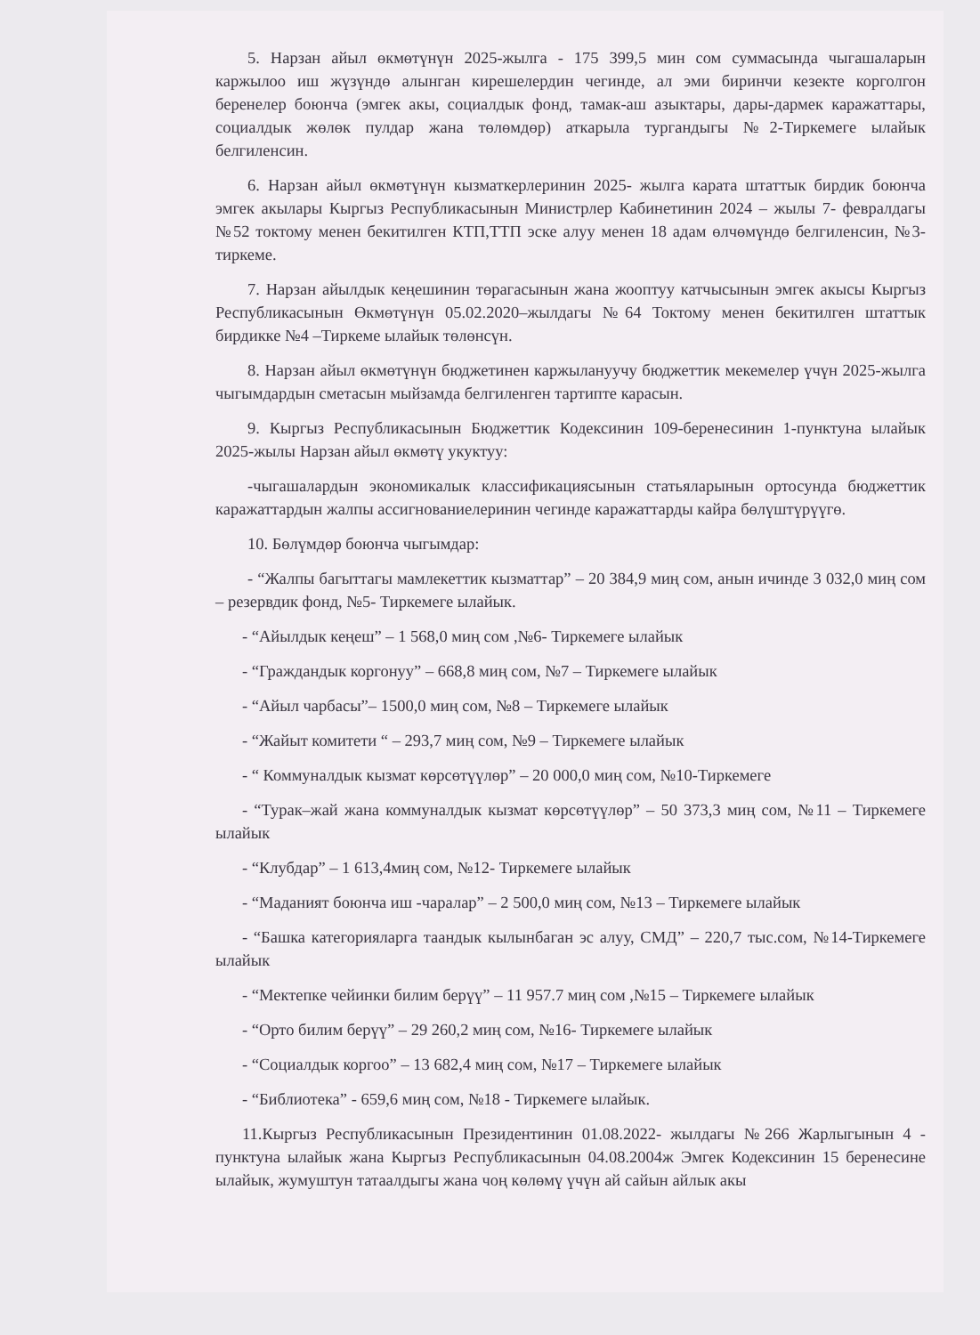5. Нарзан айыл өкмөтүнүн 2025-жылга - 175 399,5 мин сом суммасында чыгашаларын каржылоо иш жүзүндө алынган кирешелердин чегинде, ал эми биринчи кезекте корголгон беренелер боюнча (эмгек акы, социалдык фонд, тамак-аш азыктары, дары-дармек каражаттары, социалдык жөлөк пулдар жана төлөмдөр) аткарыла тургандыгы №2-Тиркемеге ылайык белгиленсин.
6. Нарзан айыл өкмөтүнүн кызматкерлеринин 2025- жылга карата штаттык бирдик боюнча эмгек акылары Кыргыз Республикасынын Министрлер Кабинетинин 2024 – жылы 7- февралдагы №52 токтому менен бекитилген КТП,ТТП эске алуу менен 18 адам өлчөмүндө белгиленсин, №3- тиркеме.
7. Нарзан айылдык кеңешинин төрагасынын жана жооптуу катчысынын эмгек акысы Кыргыз Республикасынын Өкмөтүнүн 05.02.2020–жылдагы №64 Токтому менен бекитилген штаттык бирдикке №4 –Тиркеме ылайык төлөнсүн.
8. Нарзан айыл өкмөтүнүн бюджетинен каржылануучу бюджеттик мекемелер үчүн 2025-жылга чыгымдардын сметасын мыйзамда белгиленген тартипте карасын.
9. Кыргыз Республикасынын Бюджеттик Кодексинин 109-беренесинин 1-пунктуна ылайык 2025-жылы Нарзан айыл өкмөтү укуктуу:
-чыгашалардын экономикалык классификациясынын статьяларынын ортосунда бюджеттик каражаттардын жалпы ассигнованиелеринин чегинде каражаттарды кайра бөлүштүрүүгө.
10. Бөлүмдөр боюнча чыгымдар:
- “Жалпы багыттагы мамлекеттик кызматтар” – 20 384,9 миң сом, анын ичинде 3 032,0 миң сом – резервдик фонд, №5- Тиркемеге ылайык.
- “Айылдык кеңеш” – 1 568,0 миң сом ,№6- Тиркемеге ылайык
- “Граждандык коргонуу” – 668,8 миң сом, №7 – Тиркемеге ылайык
- “Айыл чарбасы”– 1500,0 миң сом, №8 – Тиркемеге ылайык
- “Жайыт комитети “ – 293,7 миң сом, №9 – Тиркемеге ылайык
- “ Коммуналдык кызмат көрсөтүүлөр” – 20 000,0 миң сом, №10-Тиркемеге
- “Турак–жай жана коммуналдык кызмат көрсөтүүлөр” – 50 373,3 миң сом, №11 – Тиркемеге ылайык
- “Клубдар” – 1 613,4миң сом, №12- Тиркемеге ылайык
- “Маданият боюнча иш -чаралар” – 2 500,0 миң сом, №13 – Тиркемеге ылайык
- “Башка категорияларга таандык кылынбаган эс алуу, СМД” – 220,7 тыс.сом, №14-Тиркемеге ылайык
- “Мектепке чейинки билим берүү” – 11 957.7 миң сом ,№15 – Тиркемеге ылайык
- “Орто билим берүү” – 29 260,2 миң сом, №16- Тиркемеге ылайык
- “Социалдык коргоо” – 13 682,4 миң сом, №17 – Тиркемеге ылайык
- “Библиотека” - 659,6 миң сом, №18 - Тиркемеге ылайык.
11.Кыргыз Республикасынын Президентинин 01.08.2022- жылдагы №266 Жарлыгынын 4 - пунктуна ылайык жана Кыргыз Республикасынын 04.08.2004ж Эмгек Кодексинин 15 беренесине ылайык, жумуштун татаалдыгы жана чоң көлөмү үчүн ай сайын айлык акы